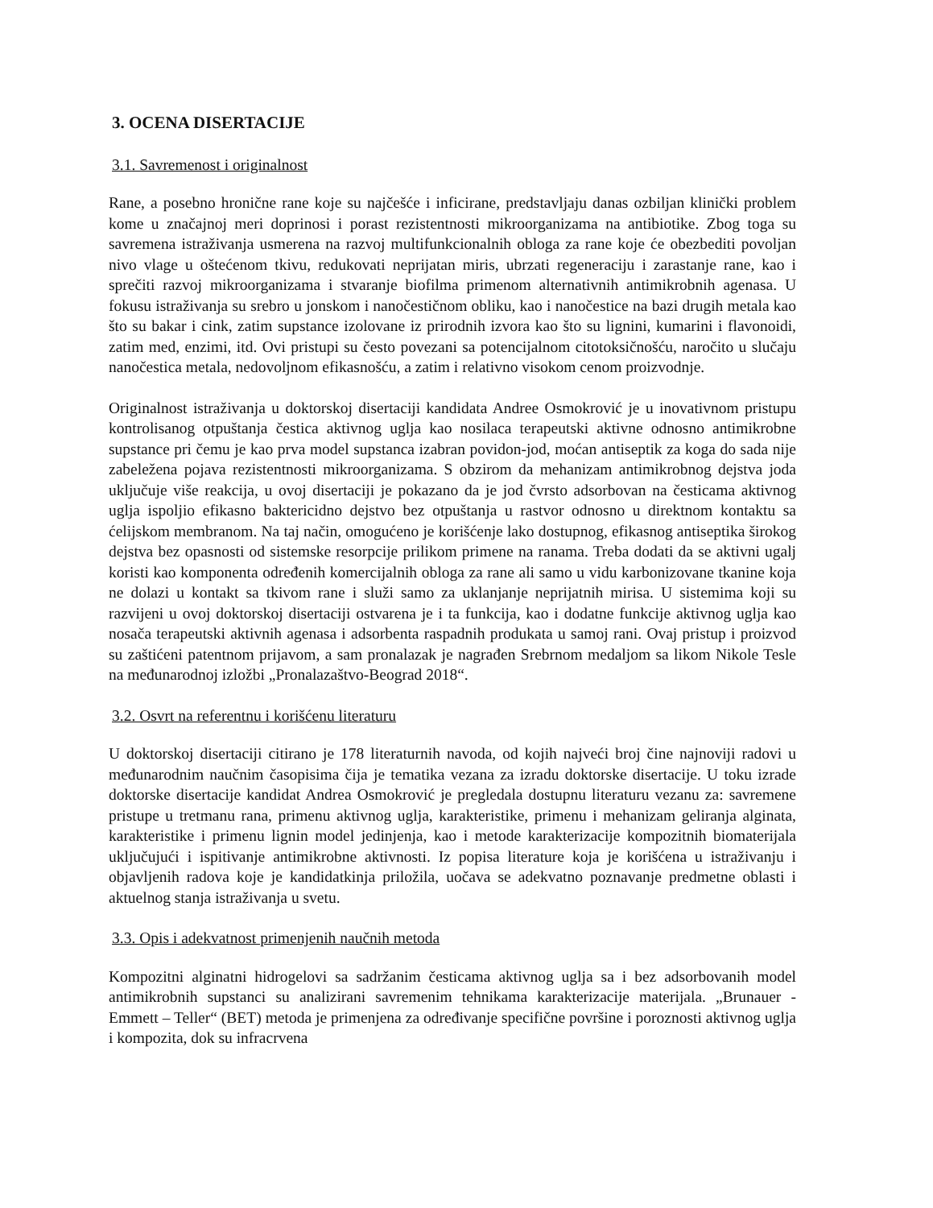3. OCENA DISERTACIJE
3.1. Savremenost i originalnost
Rane, a posebno hronične rane koje su najčešće i inficirane, predstavljaju danas ozbiljan klinički problem kome u značajnoj meri doprinosi i porast rezistentnosti mikroorganizama na antibiotike. Zbog toga su savremena istraživanja usmerena na razvoj multifunkcionalnih obloga za rane koje će obezbediti povoljan nivo vlage u oštećenom tkivu, redukovati neprijatan miris, ubrzati regeneraciju i zarastanje rane, kao i sprečiti razvoj mikroorganizama i stvaranje biofilma primenom alternativnih antimikrobnih agenasa. U fokusu istraživanja su srebro u jonskom i nanočestičnom obliku, kao i nanočestice na bazi drugih metala kao što su bakar i cink, zatim supstance izolovane iz prirodnih izvora kao što su lignini, kumarini i flavonoidi, zatim med, enzimi, itd. Ovi pristupi su često povezani sa potencijalnom citotoksičnošću, naročito u slučaju nanočestica metala, nedovoljnom efikasnošću, a zatim i relativno visokom cenom proizvodnje.
Originalnost istraživanja u doktorskoj disertaciji kandidata Andree Osmokrović je u inovativnom pristupu kontrolisanog otpuštanja čestica aktivnog uglja kao nosilaca terapeutski aktivne odnosno antimikrobne supstance pri čemu je kao prva model supstanca izabran povidon-jod, moćan antiseptik za koga do sada nije zabeležena pojava rezistentnosti mikroorganizama. S obzirom da mehanizam antimikrobnog dejstva joda uključuje više reakcija, u ovoj disertaciji je pokazano da je jod čvrsto adsorbovan na česticama aktivnog uglja ispoljio efikasno baktericidno dejstvo bez otpuštanja u rastvor odnosno u direktnom kontaktu sa ćelijskom membranom. Na taj način, omogućeno je korišćenje lako dostupnog, efikasnog antiseptika širokog dejstva bez opasnosti od sistemske resorpcije prilikom primene na ranama. Treba dodati da se aktivni ugalj koristi kao komponenta određenih komercijalnih obloga za rane ali samo u vidu karbonizovane tkanine koja ne dolazi u kontakt sa tkivom rane i služi samo za uklanjanje neprijatnih mirisa. U sistemima koji su razvijeni u ovoj doktorskoj disertaciji ostvarena je i ta funkcija, kao i dodatne funkcije aktivnog uglja kao nosača terapeutski aktivnih agenasa i adsorbenta raspadnih produkata u samoj rani. Ovaj pristup i proizvod su zaštićeni patentnom prijavom, a sam pronalazak je nagrađen Srebrnom medaljom sa likom Nikole Tesle na međunarodnoj izložbi „Pronalazaštvo-Beograd 2018“.
3.2. Osvrt na referentnu i korišćenu literaturu
U doktorskoj disertaciji citirano je 178 literaturnih navoda, od kojih najveći broj čine najnoviji radovi u međunarodnim naučnim časopisima čija je tematika vezana za izradu doktorske disertacije. U toku izrade doktorske disertacije kandidat Andrea Osmokrović je pregledala dostupnu literaturu vezanu za: savremene pristupe u tretmanu rana, primenu aktivnog uglja, karakteristike, primenu i mehanizam geliranja alginata, karakteristike i primenu lignin model jedinjenja, kao i metode karakterizacije kompozitnih biomaterijala uključujući i ispitivanje antimikrobne aktivnosti. Iz popisa literature koja je korišćena u istraživanju i objavljenih radova koje je kandidatkinja priložila, uočava se adekvatno poznavanje predmetne oblasti i aktuelnog stanja istraživanja u svetu.
3.3. Opis i adekvatnost primenjenih naučnih metoda
Kompozitni alginatni hidrogelovi sa sadržanim česticama aktivnog uglja sa i bez adsorbovanih model antimikrobnih supstanci su analizirani savremenim tehnikama karakterizacije materijala. „Brunauer - Emmett – Teller“ (BET) metoda je primenjena za određivanje specifične površine i poroznosti aktivnog uglja i kompozita, dok su infracrvena